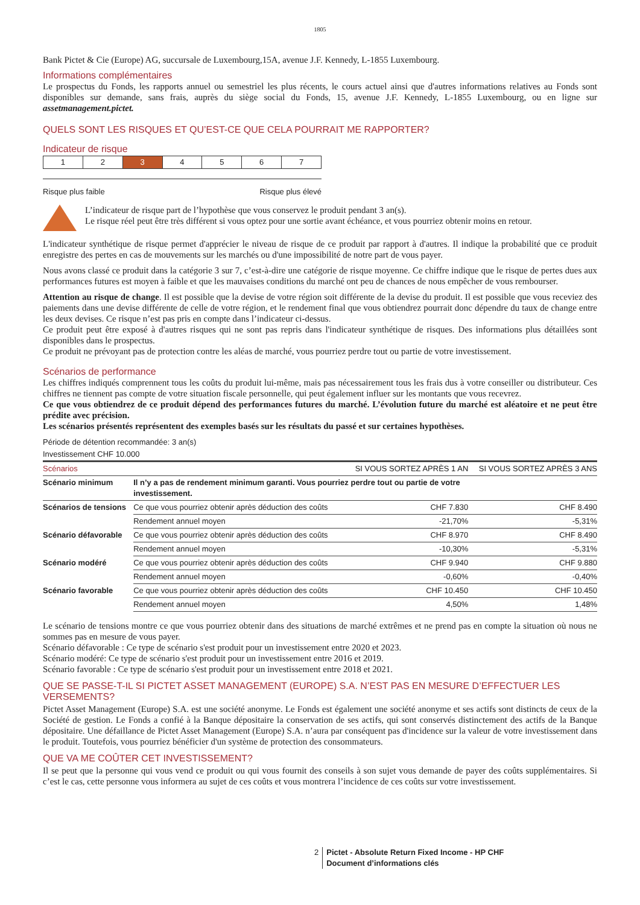1805
Bank Pictet & Cie (Europe) AG, succursale de Luxembourg,15A, avenue J.F. Kennedy, L-1855 Luxembourg.
Informations complémentaires
Le prospectus du Fonds, les rapports annuel ou semestriel les plus récents, le cours actuel ainsi que d'autres informations relatives au Fonds sont disponibles sur demande, sans frais, auprès du siège social du Fonds, 15, avenue J.F. Kennedy, L-1855 Luxembourg, ou en ligne sur assetmanagement.pictet.
QUELS SONT LES RISQUES ET QU’EST-CE QUE CELA POURRAIT ME RAPPORTER?
Indicateur de risque
| 1 | 2 | 3 | 4 | 5 | 6 | 7 |
Risque plus faible Risque plus élevé
L’indicateur de risque part de l’hypothèse que vous conservez le produit pendant 3 an(s).
Le risque réel peut être très différent si vous optez pour une sortie avant échéance, et vous pourriez obtenir moins en retour.
L'indicateur synthétique de risque permet d'apprécier le niveau de risque de ce produit par rapport à d'autres. Il indique la probabilité que ce produit enregistre des pertes en cas de mouvements sur les marchés ou d'une impossibilité de notre part de vous payer.
Nous avons classé ce produit dans la catégorie 3 sur 7, c’est-à-dire une catégorie de risque moyenne. Ce chiffre indique que le risque de pertes dues aux performances futures est moyen à faible et que les mauvaises conditions du marché ont peu de chances de nous empêcher de vous rembourser.
Attention au risque de change. Il est possible que la devise de votre région soit différente de la devise du produit. Il est possible que vous receviez des paiements dans une devise différente de celle de votre région, et le rendement final que vous obtiendrez pourrait donc dépendre du taux de change entre les deux devises. Ce risque n’est pas pris en compte dans l’indicateur ci-dessus.
Ce produit peut être exposé à d'autres risques qui ne sont pas repris dans l'indicateur synthétique de risques. Des informations plus détaillées sont disponibles dans le prospectus.
Ce produit ne prévoyant pas de protection contre les aléas de marché, vous pourriez perdre tout ou partie de votre investissement.
Scénarios de performance
Les chiffres indiqués comprennent tous les coûts du produit lui-même, mais pas nécessairement tous les frais dus à votre conseiller ou distributeur. Ces chiffres ne tiennent pas compte de votre situation fiscale personnelle, qui peut également influer sur les montants que vous recevrez.
Ce que vous obtiendrez de ce produit dépend des performances futures du marché. L’évolution future du marché est aléatoire et ne peut être prédite avec précision.
Les scénarios présentés représentent des exemples basés sur les résultats du passé et sur certaines hypothèses.
Période de détention recommandée: 3 an(s)
Investissement CHF 10.000
| Scénarios | | SI VOUS SORTEZ APRÈS 1 AN | SI VOUS SORTEZ APRÈS 3 ANS |
| --- | --- | --- | --- |
| Scénario minimum | Il n’y a pas de rendement minimum garanti. Vous pourriez perdre tout ou partie de votre investissement. | | |
| Scénarios de tensions | Ce que vous pourriez obtenir après déduction des coûts | CHF 7.830 | CHF 8.490 |
| | Rendement annuel moyen | -21,70% | -5,31% |
| Scénario défavorable | Ce que vous pourriez obtenir après déduction des coûts | CHF 8.970 | CHF 8.490 |
| | Rendement annuel moyen | -10,30% | -5,31% |
| Scénario modéré | Ce que vous pourriez obtenir après déduction des coûts | CHF 9.940 | CHF 9.880 |
| | Rendement annuel moyen | -0,60% | -0,40% |
| Scénario favorable | Ce que vous pourriez obtenir après déduction des coûts | CHF 10.450 | CHF 10.450 |
| | Rendement annuel moyen | 4,50% | 1,48% |
Le scénario de tensions montre ce que vous pourriez obtenir dans des situations de marché extrêmes et ne prend pas en compte la situation où nous ne sommes pas en mesure de vous payer.
Scénario défavorable : Ce type de scénario s'est produit pour un investissement entre 2020 et 2023.
Scénario modéré: Ce type de scénario s'est produit pour un investissement entre 2016 et 2019.
Scénario favorable : Ce type de scénario s'est produit pour un investissement entre 2018 et 2021.
QUE SE PASSE-T-IL SI PICTET ASSET MANAGEMENT (EUROPE) S.A. N’EST PAS EN MESURE D’EFFECTUER LES VERSEMENTS?
Pictet Asset Management (Europe) S.A. est une société anonyme. Le Fonds est également une société anonyme et ses actifs sont distincts de ceux de la Société de gestion. Le Fonds a confié à la Banque dépositaire la conservation de ses actifs, qui sont conservés distinctement des actifs de la Banque dépositaire. Une défaillance de Pictet Asset Management (Europe) S.A. n’aura par conséquent pas d'incidence sur la valeur de votre investissement dans le produit. Toutefois, vous pourriez bénéficier d'un système de protection des consommateurs.
QUE VA ME COÛTER CET INVESTISSEMENT?
Il se peut que la personne qui vous vend ce produit ou qui vous fournit des conseils à son sujet vous demande de payer des coûts supplémentaires. Si c’est le cas, cette personne vous informera au sujet de ces coûts et vous montrera l’incidence de ces coûts sur votre investissement.
2 Pictet - Absolute Return Fixed Income - HP CHF
Document d’informations clés